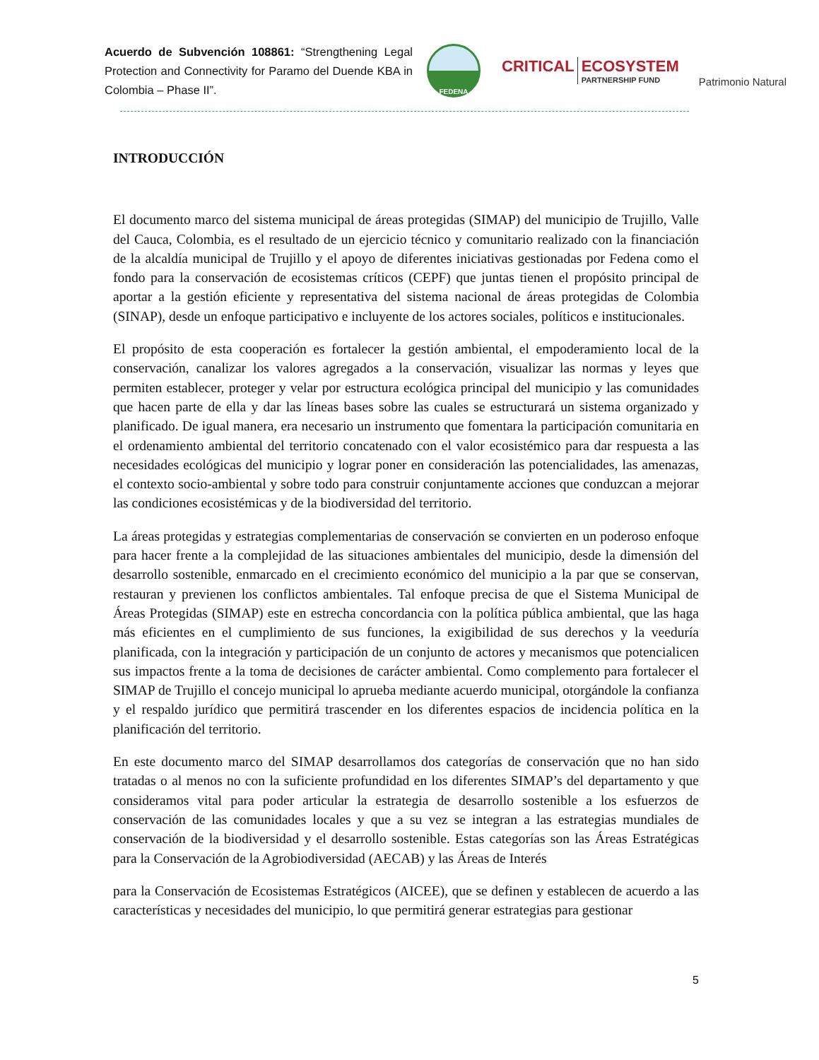Acuerdo de Subvención 108861: “Strengthening Legal Protection and Connectivity for Paramo del Duende KBA in Colombia – Phase II”.
FEDENA
CRITICAL ECOSYSTEM
PARTNERSHIP FUND
Patrimonio Natural
INTRODUCCIÓN
El documento marco del sistema municipal de áreas protegidas (SIMAP) del municipio de Trujillo, Valle del Cauca, Colombia, es el resultado de un ejercicio técnico y comunitario realizado con la financiación de la alcaldía municipal de Trujillo y el apoyo de diferentes iniciativas gestionadas por Fedena como el fondo para la conservación de ecosistemas críticos (CEPF) que juntas tienen el propósito principal de aportar a la gestión eficiente y representativa del sistema nacional de áreas protegidas de Colombia (SINAP), desde un enfoque participativo e incluyente de los actores sociales, políticos e institucionales.
El propósito de esta cooperación es fortalecer la gestión ambiental, el empoderamiento local de la conservación, canalizar los valores agregados a la conservación, visualizar las normas y leyes que permiten establecer, proteger y velar por estructura ecológica principal del municipio y las comunidades que hacen parte de ella y dar las líneas bases sobre las cuales se estructurará un sistema organizado y planificado. De igual manera, era necesario un instrumento que fomentara la participación comunitaria en el ordenamiento ambiental del territorio concatenado con el valor ecosistémico para dar respuesta a las necesidades ecológicas del municipio y lograr poner en consideración las potencialidades, las amenazas, el contexto socio-ambiental y sobre todo para construir conjuntamente acciones que conduzcan a mejorar las condiciones ecosistémicas y de la biodiversidad del territorio.
La áreas protegidas y estrategias complementarias de conservación se convierten en un poderoso enfoque para hacer frente a la complejidad de las situaciones ambientales del municipio, desde la dimensión del desarrollo sostenible, enmarcado en el crecimiento económico del municipio a la par que se conservan, restauran y previenen los conflictos ambientales. Tal enfoque precisa de que el Sistema Municipal de Áreas Protegidas (SIMAP) este en estrecha concordancia con la política pública ambiental, que las haga más eficientes en el cumplimiento de sus funciones, la exigibilidad de sus derechos y la veeduría planificada, con la integración y participación de un conjunto de actores y mecanismos que potencialicen sus impactos frente a la toma de decisiones de carácter ambiental. Como complemento para fortalecer el SIMAP de Trujillo el concejo municipal lo aprueba mediante acuerdo municipal, otorgándole la confianza y el respaldo jurídico que permitirá trascender en los diferentes espacios de incidencia política en la planificación del territorio.
En este documento marco del SIMAP desarrollamos dos categorías de conservación que no han sido tratadas o al menos no con la suficiente profundidad en los diferentes SIMAP’s del departamento y que consideramos vital para poder articular la estrategia de desarrollo sostenible a los esfuerzos de conservación de las comunidades locales y que a su vez se integran a las estrategias mundiales de conservación de la biodiversidad y el desarrollo sostenible. Estas categorías son las Áreas Estratégicas para la Conservación de la Agrobiodiversidad (AECAB) y las Áreas de Interés
para la Conservación de Ecosistemas Estratégicos (AICEE), que se definen y establecen de acuerdo a las características y necesidades del municipio, lo que permitirá generar estrategias para gestionar
5